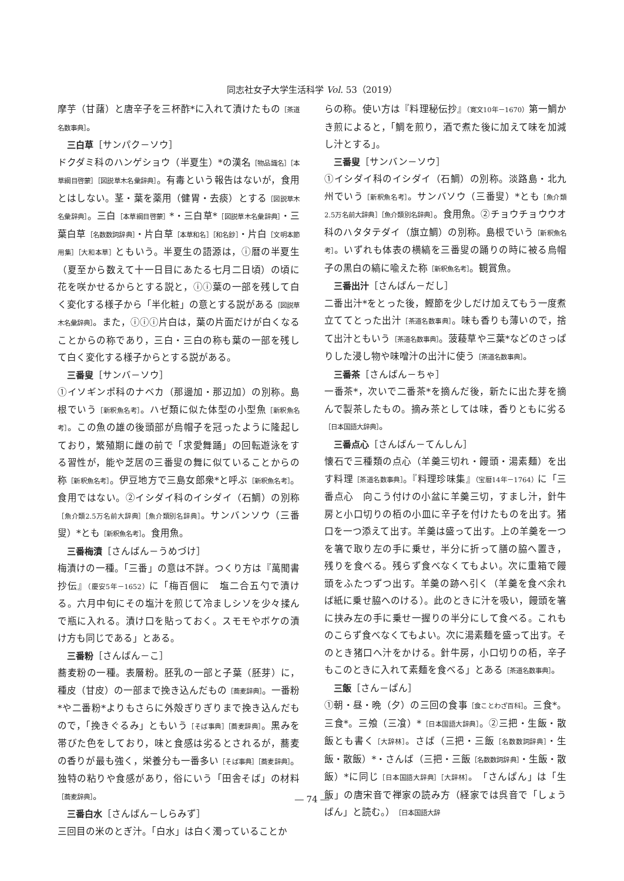同志社女子大学生活科学 Vol. 53（2019）
摩芋（甘藷）と唐辛子を三杯酢*に入れて漬けたもの［茶道名数事典］。
三白草［サンパク－ソウ］
ドクダミ科のハンゲショウ（半夏生）*の漢名［物品識名］［本草綱目啓蒙］［図説草木名彙辞典］。有毒という報告はないが，食用とはしない。茎・葉を薬用（健胃・去痰）とする［図説草木名彙辞典］。三白［本草綱目啓蒙］*・三白草*［図説草木名彙辞典］・三葉白草［名数数詞辞典］・片白草［本草和名］［和名鈔］・片白［文明本節用集］［大和本草］ともいう。半夏生の語源は，ⓘ暦の半夏生（夏至から数えて十一日目にあたる七月二日頃）の頃に花を咲かせるからとする説と，ⓘⓘ葉の一部を残して白く変化する様子から「半化粧」の意とする説がある［図説草木名彙辞典］。また，ⓘⓘⓘ片白は，葉の片面だけが白くなることからの称であり，三白・三白の称も葉の一部を残して白く変化する様子からとする説がある。
三番叟［サンバ－ソウ］
①イソギンポ科のナベカ（那邊加・那辺加）の別称。島根でいう［新釈魚名考］。ハゼ類に似た体型の小型魚［新釈魚名考］。この魚の雄の後頭部が烏帽子を冠ったように隆起しており，繁殖期に雌の前で「求愛舞踊」の回転遊泳をする習性が，能や芝居の三番叟の舞に似ていることからの称［新釈魚名考］。伊豆地方で三島女郎衆*と呼ぶ［新釈魚名考］。食用ではない。②イシダイ科のイシダイ（石鯛）の別称［魚介類2.5万名前大辞典］［魚介類別名辞典］。サンバンソウ（三番叟）*とも［新釈魚名考］。食用魚。
三番梅漬［さんばん－うめづけ］
梅漬けの一種。「三番」の意は不詳。つくり方は『萬聞書抄伝』（慶安5年－1652）に「梅百個に　塩二合五勺で漬ける。六月中旬にその塩汁を煎じて冷ましシソを少々揉んで瓶に入れる。漬け口を貼っておく。スモモやボケの漬け方も同じである」とある。
三番粉［さんばん－こ］
蕎麦粉の一種。表層粉。胚乳の一部と子葉（胚芽）に，種皮（甘皮）の一部まで挽き込んだもの［蕎麦辞典］。一番粉*や二番粉*よりもさらに外殻ぎりぎりまで挽き込んだもので，「挽きぐるみ」ともいう［そば事典］［蕎麦辞典］。黒みを帯びた色をしており，味と食感は劣るとされるが，蕎麦の香りが最も強く，栄養分も一番多い［そば事典］［蕎麦辞典］。独特の粘りや食感があり，俗にいう「田舎そば」の材料［蕎麦辞典］。
三番白水［さんばん－しらみず］
三回目の米のとぎ汁。「白水」は白く濁っていることか
らの称。使い方は『料理秘伝抄』（寛文10年－1670）第一鯛かき煎によると，「鯛を煎り，酒で煮た後に加えて味を加減し汁とする」。
三番叟［サンバン－ソウ］
①イシダイ科のイシダイ（石鯛）の別称。淡路島・北九州でいう［新釈魚名考］。サンバソウ（三番叟）*とも［魚介類2.5万名前大辞典］［魚介類別名辞典］。食用魚。②チョウチョウウオ科のハタタテダイ（旗立鯛）の別称。島根でいう［新釈魚名考］。いずれも体表の横縞を三番叟の踊りの時に被る烏帽子の黒白の縞に喩えた称［新釈魚名考］。観賞魚。
三番出汁［さんばん－だし］
二番出汁*をとった後，鰹節を少しだけ加えてもう一度煮立ててとった出汁［茶道名数事典］。味も香りも薄いので，捨て出汁ともいう［茶道名数事典］。菠薐草や三葉*などのさっぱりした浸し物や味噌汁の出汁に使う［茶道名数事典］。
三番茶［さんばん－ちゃ］
一番茶*，次いで二番茶*を摘んだ後，新たに出た芽を摘んで製茶したもの。摘み茶としては味，香りともに劣る［日本国語大辞典］。
三番点心［さんばん－てんしん］
懐石で三種類の点心（羊羹三切れ・饅頭・湯素麺）を出す料理［茶道名数事典］。『料理珍味集』（宝暦14年－1764）に「三番点心　向こう付けの小盆に羊羹三切，すまし汁，針牛房と小口切りの栢の小皿に辛子を付けたものを出す。猪口を一つ添えて出す。羊羹は盛って出す。上の羊羹を一つを箸で取り左の手に乗せ，半分に折って膳の脇へ置き，残りを食べる。残らず食べなくてもよい。次に重箱で饅頭をふたつずつ出す。羊羹の跡へ引く（羊羹を食べ余れば紙に乗せ脇へのける）。此のときに汁を吸い，饅頭を箸に挟み左の手に乗せ一握りの半分にして食べる。これものこらず食べなくてもよい。次に湯素麺を盛って出す。そのとき猪口へ汁をかける。針牛房，小口切りの栢，辛子もこのときに入れて素麺を食べる」とある［茶道名数事典］。
三飯［さん－ぱん］
①朝・昼・晩（夕）の三回の食事［食ことわざ百科］。三食*。三食*。三飧（三飡）*［日本国語大辞典］。②三把・生飯・散飯とも書く［大辞林］。さば（三把・三飯［名数数詞辞典］・生飯・散飯）*・さんば（三把・三飯［名数数詞辞典］・生飯・散飯）*に同じ［日本国語大辞典］［大辞林］。「さんぱん」は「生飯」の唐宋音で禅家の読み方（経家では呉音で「しょうばん」と読む。）［日本国語大辞
― 74 ―